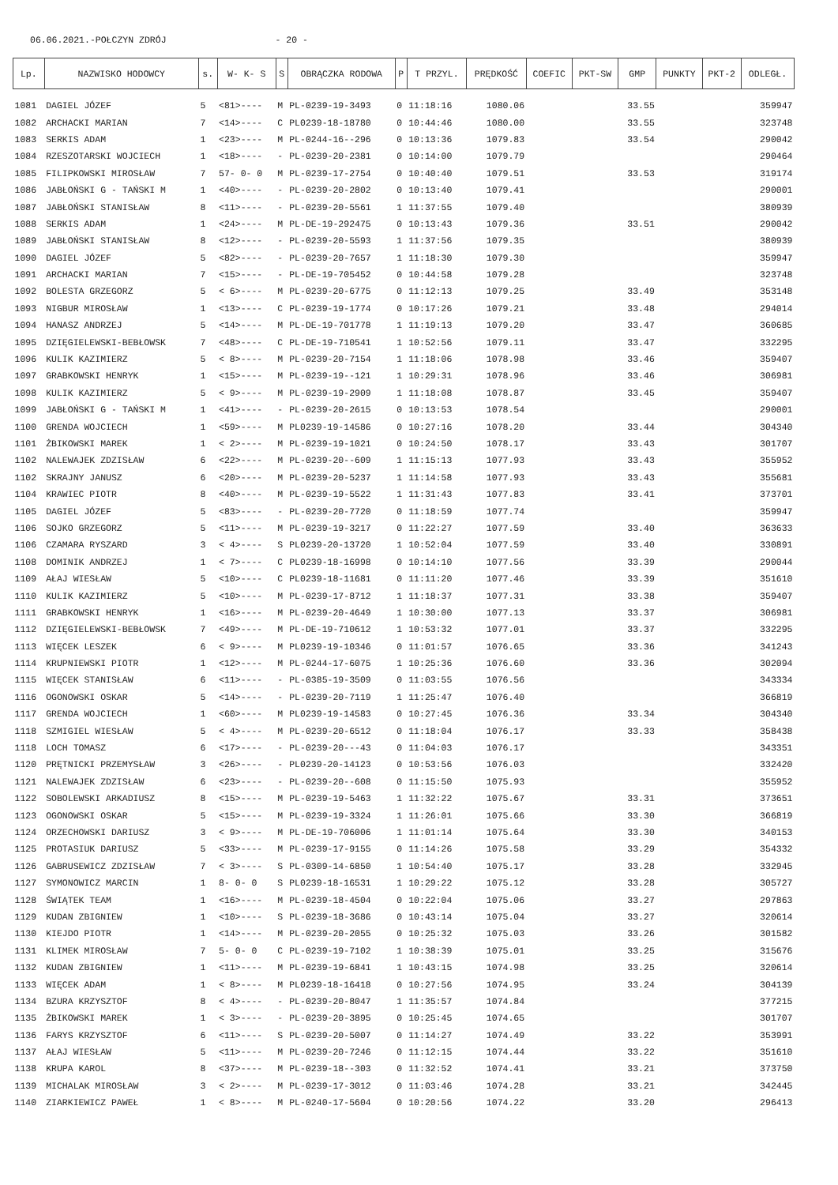06.06.2021.-POŁCZYN ZDRÓJ - 20 -
| Lp. | NAZWISKO HODOWCY | s. | W- K- S | S | OBRĄCZKA RODOWA | P | T PRZYL. | PRĘDKOŚĆ | COEFIC | PKT-SW | GMP | PUNKTY | PKT-2 | ODLEGŁ. |
| --- | --- | --- | --- | --- | --- | --- | --- | --- | --- | --- | --- | --- | --- | --- |
| 1081 | DAGIEL JÓZEF | 5 | <81>---- | M | PL-0239-19-3493 | 0 | 11:18:16 | 1080.06 | | | 33.55 | | | 359947 |
| 1082 | ARCHACKI MARIAN | 7 | <14>---- | C | PL0239-18-18780 | 0 | 10:44:46 | 1080.00 | | | 33.55 | | | 323748 |
| 1083 | SERKIS ADAM | 1 | <23>---- | M | PL-0244-16--296 | 0 | 10:13:36 | 1079.83 | | | 33.54 | | | 290042 |
| 1084 | RZESZOTARSKI WOJCIECH | 1 | <18>---- | - | PL-0239-20-2381 | 0 | 10:14:00 | 1079.79 | | | | | | 290464 |
| 1085 | FILIPKOWSKI MIROSŁAW | 7 | 57- 0- 0 | M | PL-0239-17-2754 | 0 | 10:40:40 | 1079.51 | | | 33.53 | | | 319174 |
| 1086 | JABŁOŃSKI G - TAŃSKI M | 1 | <40>---- | - | PL-0239-20-2802 | 0 | 10:13:40 | 1079.41 | | | | | | 290001 |
| 1087 | JABŁOŃSKI STANISŁAW | 8 | <11>---- | - | PL-0239-20-5561 | 1 | 11:37:55 | 1079.40 | | | | | | 380939 |
| 1088 | SERKIS ADAM | 1 | <24>---- | M | PL-DE-19-292475 | 0 | 10:13:43 | 1079.36 | | | 33.51 | | | 290042 |
| 1089 | JABŁOŃSKI STANISŁAW | 8 | <12>---- | - | PL-0239-20-5593 | 1 | 11:37:56 | 1079.35 | | | | | | 380939 |
| 1090 | DAGIEL JÓZEF | 5 | <82>---- | - | PL-0239-20-7657 | 1 | 11:18:30 | 1079.30 | | | | | | 359947 |
| 1091 | ARCHACKI MARIAN | 7 | <15>---- | - | PL-DE-19-705452 | 0 | 10:44:58 | 1079.28 | | | | | | 323748 |
| 1092 | BOLESTA GRZEGORZ | 5 | < 6>---- | M | PL-0239-20-6775 | 0 | 11:12:13 | 1079.25 | | | 33.49 | | | 353148 |
| 1093 | NIGBUR MIROSŁAW | 1 | <13>---- | C | PL-0239-19-1774 | 0 | 10:17:26 | 1079.21 | | | 33.48 | | | 294014 |
| 1094 | HANASZ ANDRZEJ | 5 | <14>---- | M | PL-DE-19-701778 | 1 | 11:19:13 | 1079.20 | | | 33.47 | | | 360685 |
| 1095 | DZIĘGIELEWSKI-BEBŁOWSK | 7 | <48>---- | C | PL-DE-19-710541 | 1 | 10:52:56 | 1079.11 | | | 33.47 | | | 332295 |
| 1096 | KULIK KAZIMIERZ | 5 | < 8>---- | M | PL-0239-20-7154 | 1 | 11:18:06 | 1078.98 | | | 33.46 | | | 359407 |
| 1097 | GRABKOWSKI HENRYK | 1 | <15>---- | M | PL-0239-19--121 | 1 | 10:29:31 | 1078.96 | | | 33.46 | | | 306981 |
| 1098 | KULIK KAZIMIERZ | 5 | < 9>---- | M | PL-0239-19-2909 | 1 | 11:18:08 | 1078.87 | | | 33.45 | | | 359407 |
| 1099 | JABŁOŃSKI G - TAŃSKI M | 1 | <41>---- | - | PL-0239-20-2615 | 0 | 10:13:53 | 1078.54 | | | | | | 290001 |
| 1100 | GRENDA WOJCIECH | 1 | <59>---- | M | PL0239-19-14586 | 0 | 10:27:16 | 1078.20 | | | 33.44 | | | 304340 |
| 1101 | ŻBIKOWSKI MAREK | 1 | < 2>---- | M | PL-0239-19-1021 | 0 | 10:24:50 | 1078.17 | | | 33.43 | | | 301707 |
| 1102 | NALEWAJEK ZDZISŁAW | 6 | <22>---- | M | PL-0239-20--609 | 1 | 11:15:13 | 1077.93 | | | 33.43 | | | 355952 |
| 1102 | SKRAJNY JANUSZ | 6 | <20>---- | M | PL-0239-20-5237 | 1 | 11:14:58 | 1077.93 | | | 33.43 | | | 355681 |
| 1104 | KRAWIEC PIOTR | 8 | <40>---- | M | PL-0239-19-5522 | 1 | 11:31:43 | 1077.83 | | | 33.41 | | | 373701 |
| 1105 | DAGIEL JÓZEF | 5 | <83>---- | - | PL-0239-20-7720 | 0 | 11:18:59 | 1077.74 | | | | | | 359947 |
| 1106 | SOJKO GRZEGORZ | 5 | <11>---- | M | PL-0239-19-3217 | 0 | 11:22:27 | 1077.59 | | | 33.40 | | | 363633 |
| 1106 | CZAMARA RYSZARD | 3 | < 4>---- | S | PL0239-20-13720 | 1 | 10:52:04 | 1077.59 | | | 33.40 | | | 330891 |
| 1108 | DOMINIK ANDRZEJ | 1 | < 7>---- | C | PL0239-18-16998 | 0 | 10:14:10 | 1077.56 | | | 33.39 | | | 290044 |
| 1109 | AŁAJ WIESŁAW | 5 | <10>---- | C | PL0239-18-11681 | 0 | 11:11:20 | 1077.46 | | | 33.39 | | | 351610 |
| 1110 | KULIK KAZIMIERZ | 5 | <10>---- | M | PL-0239-17-8712 | 1 | 11:18:37 | 1077.31 | | | 33.38 | | | 359407 |
| 1111 | GRABKOWSKI HENRYK | 1 | <16>---- | M | PL-0239-20-4649 | 1 | 10:30:00 | 1077.13 | | | 33.37 | | | 306981 |
| 1112 | DZIĘGIELEWSKI-BEBŁOWSK | 7 | <49>---- | M | PL-DE-19-710612 | 1 | 10:53:32 | 1077.01 | | | 33.37 | | | 332295 |
| 1113 | WIĘCEK LESZEK | 6 | < 9>---- | M | PL0239-19-10346 | 0 | 11:01:57 | 1076.65 | | | 33.36 | | | 341243 |
| 1114 | KRUPNIEWSKI PIOTR | 1 | <12>---- | M | PL-0244-17-6075 | 1 | 10:25:36 | 1076.60 | | | 33.36 | | | 302094 |
| 1115 | WIĘCEK STANISŁAW | 6 | <11>---- | - | PL-0385-19-3509 | 0 | 11:03:55 | 1076.56 | | | | | | 343334 |
| 1116 | OGONOWSKI OSKAR | 5 | <14>---- | - | PL-0239-20-7119 | 1 | 11:25:47 | 1076.40 | | | | | | 366819 |
| 1117 | GRENDA WOJCIECH | 1 | <60>---- | M | PL0239-19-14583 | 0 | 10:27:45 | 1076.36 | | | 33.34 | | | 304340 |
| 1118 | SZMIGIEL WIESŁAW | 5 | < 4>---- | M | PL-0239-20-6512 | 0 | 11:18:04 | 1076.17 | | | 33.33 | | | 358438 |
| 1118 | LOCH TOMASZ | 6 | <17>---- | - | PL-0239-20---43 | 0 | 11:04:03 | 1076.17 | | | | | | 343351 |
| 1120 | PRĘTNICKI PRZEMYSŁAW | 3 | <26>---- | - | PL0239-20-14123 | 0 | 10:53:56 | 1076.03 | | | | | | 332420 |
| 1121 | NALEWAJEK ZDZISŁAW | 6 | <23>---- | - | PL-0239-20--608 | 0 | 11:15:50 | 1075.93 | | | | | | 355952 |
| 1122 | SOBOLEWSKI ARKADIUSZ | 8 | <15>---- | M | PL-0239-19-5463 | 1 | 11:32:22 | 1075.67 | | | 33.31 | | | 373651 |
| 1123 | OGONOWSKI OSKAR | 5 | <15>---- | M | PL-0239-19-3324 | 1 | 11:26:01 | 1075.66 | | | 33.30 | | | 366819 |
| 1124 | ORZECHOWSKI DARIUSZ | 3 | < 9>---- | M | PL-DE-19-706006 | 1 | 11:01:14 | 1075.64 | | | 33.30 | | | 340153 |
| 1125 | PROTASIUK DARIUSZ | 5 | <33>---- | M | PL-0239-17-9155 | 0 | 11:14:26 | 1075.58 | | | 33.29 | | | 354332 |
| 1126 | GABRUSEWICZ ZDZISŁAW | 7 | < 3>---- | S | PL-0309-14-6850 | 1 | 10:54:40 | 1075.17 | | | 33.28 | | | 332945 |
| 1127 | SYMONOWICZ MARCIN | 1 | 8- 0- 0 | S | PL0239-18-16531 | 1 | 10:29:22 | 1075.12 | | | 33.28 | | | 305727 |
| 1128 | ŚWIĄTEK TEAM | 1 | <16>---- | M | PL-0239-18-4504 | 0 | 10:22:04 | 1075.06 | | | 33.27 | | | 297863 |
| 1129 | KUDAN ZBIGNIEW | 1 | <10>---- | S | PL-0239-18-3686 | 0 | 10:43:14 | 1075.04 | | | 33.27 | | | 320614 |
| 1130 | KIEJDO PIOTR | 1 | <14>---- | M | PL-0239-20-2055 | 0 | 10:25:32 | 1075.03 | | | 33.26 | | | 301582 |
| 1131 | KLIMEK MIROSŁAW | 7 | 5- 0- 0 | C | PL-0239-19-7102 | 1 | 10:38:39 | 1075.01 | | | 33.25 | | | 315676 |
| 1132 | KUDAN ZBIGNIEW | 1 | <11>---- | M | PL-0239-19-6841 | 1 | 10:43:15 | 1074.98 | | | 33.25 | | | 320614 |
| 1133 | WIĘCEK ADAM | 1 | < 8>---- | M | PL0239-18-16418 | 0 | 10:27:56 | 1074.95 | | | 33.24 | | | 304139 |
| 1134 | BZURA KRZYSZTOF | 8 | < 4>---- | - | PL-0239-20-8047 | 1 | 11:35:57 | 1074.84 | | | | | | 377215 |
| 1135 | ŻBIKOWSKI MAREK | 1 | < 3>---- | - | PL-0239-20-3895 | 0 | 10:25:45 | 1074.65 | | | | | | 301707 |
| 1136 | FARYS KRZYSZTOF | 6 | <11>---- | S | PL-0239-20-5007 | 0 | 11:14:27 | 1074.49 | | | 33.22 | | | 353991 |
| 1137 | AŁAJ WIESŁAW | 5 | <11>---- | M | PL-0239-20-7246 | 0 | 11:12:15 | 1074.44 | | | 33.22 | | | 351610 |
| 1138 | KRUPA KAROL | 8 | <37>---- | M | PL-0239-18--303 | 0 | 11:32:52 | 1074.41 | | | 33.21 | | | 373750 |
| 1139 | MICHALAK MIROSŁAW | 3 | < 2>---- | M | PL-0239-17-3012 | 0 | 11:03:46 | 1074.28 | | | 33.21 | | | 342445 |
| 1140 | ZIARKIEWICZ PAWEŁ | 1 | < 8>---- | M | PL-0240-17-5604 | 0 | 10:20:56 | 1074.22 | | | 33.20 | | | 296413 |